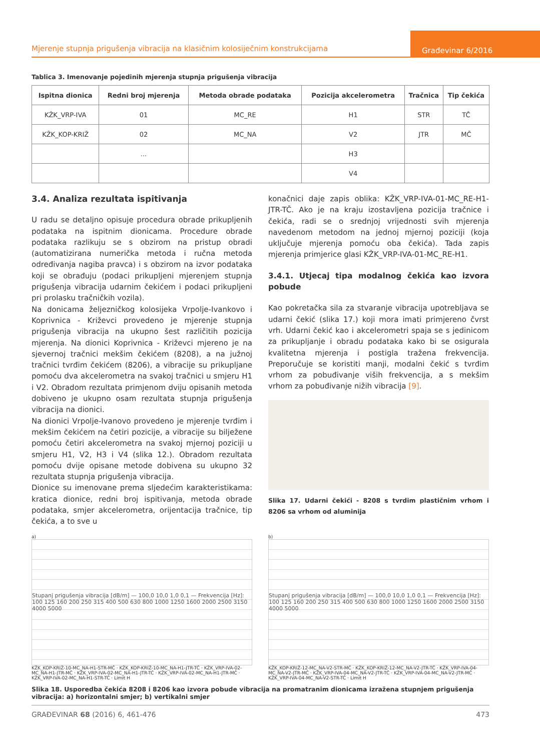Mjerenje stupnja prigušenja vibracija na klasičnim kolosiječnim konstrukcijama
Građevinar 6/2016
Tablica 3. Imenovanje pojedinih mjerenja stupnja prigušenja vibracija
| Ispitna dionica | Redni broj mjerenja | Metoda obrade podataka | Pozicija akcelerometra | Tračnica | Tip čekića |
| --- | --- | --- | --- | --- | --- |
| KŽK_VRP-IVA | 01 | MC_RE | H1 | STR | TČ |
| KŽK_KOP-KRIŽ | 02 | MC_NA | V2 | JTR | MČ |
| | ... | | H3 | | |
| | | | V4 | | |
3.4. Analiza rezultata ispitivanja
U radu se detaljno opisuje procedura obrade prikupljenih podataka na ispitnim dionicama. Procedure obrade podataka razlikuju se s obzirom na pristup obradi (automatizirana numerička metoda i ručna metoda određivanja nagiba pravca) i s obzirom na izvor podataka koji se obrađuju (podaci prikupljeni mjerenjem stupnja prigušenja vibracija udarnim čekićem i podaci prikupljeni pri prolasku tračničkih vozila).
Na donicama željezničkog kolosijeka Vrpolje-Ivankovo i Koprivnica - Križevci provedeno je mjerenje stupnja prigušenja vibracija na ukupno šest različitih pozicija mjerenja. Na dionici Koprivnica - Križevci mjereno je na sjevernoj tračnici mekšim čekićem (8208), a na južnoj tračnici tvrđim čekićem (8206), a vibracije su prikupljane pomoću dva akcelerometra na svakoj tračnici u smjeru H1 i V2. Obradom rezultata primjenom dviju opisanih metoda dobiveno je ukupno osam rezultata stupnja prigušenja vibracija na dionici.
Na dionici Vrpolje-Ivanovo provedeno je mjerenje tvrđim i mekšim čekićem na četiri pozicije, a vibracije su bilježene pomoću četiri akcelerometra na svakoj mjernoj poziciji u smjeru H1, V2, H3 i V4 (slika 12.). Obradom rezultata pomoću dvije opisane metode dobivena su ukupno 32 rezultata stupnja prigušenja vibracija.
Dionice su imenovane prema sljedećim karakteristikama: kratica dionice, redni broj ispitivanja, metoda obrade podataka, smjer akcelerometra, orijentacija tračnice, tip čekića, a to sve u
konačnici daje zapis oblika: KŽK_VRP-IVA-01-MC_RE-H1-JTR-TČ. Ako je na kraju izostavljena pozicija tračnice i čekića, radi se o srednjoj vrijednosti svih mjerenja navedenom metodom na jednoj mjernoj poziciji (koja uključuje mjerenja pomoću oba čekića). Tada zapis mjerenja primjerice glasi KŽK_VRP-IVA-01-MC_RE-H1.
3.4.1. Utjecaj tipa modalnog čekića kao izvora pobude
Kao pokretačka sila za stvaranje vibracija upotrebljava se udarni čekić (slika 17.) koji mora imati primjereno čvrst vrh. Udarni čekić kao i akcelerometri spaja se s jedinicom za prikupljanje i obradu podataka kako bi se osigurala kvalitetna mjerenja i postigla tražena frekvencija. Preporučuje se koristiti manji, modalni čekić s tvrđim vrhom za pobuđivanje viših frekvencija, a s mekšim vrhom za pobuđivanje nižih vibracija [9].
Slika 17. Udarni čekići - 8208 s tvrdim plastičnim vrhom i 8206 sa vrhom od aluminija
a)
Stupanj prigušenja vibracija [dB/m] — 100,0 10,0 1,0 0,1 — Frekvencija [Hz]: 100 125 160 200 250 315 400 500 630 800 1000 1250 1600 2000 2500 3150 4000 5000
KŽK_KOP-KRIŽ-10-MC_NA-H1-STR-MČ · KŽK_KOP-KRIŽ-10-MC_NA-H1-JTR-TČ · KŽK_VRP-IVA-02-MC_NA-H1-JTR-MČ · KŽK_VRP-IVA-02-MC_NA-H1-JTR-TČ · KŽK_VRP-IVA-02-MC_NA-H1-JTR-MČ · KŽK_VRP-IVA-02-MC_NA-H1-STR-TČ · Limit H
b)
Stupanj prigušenja vibracija [dB/m] — 100,0 10,0 1,0 0,1 — Frekvencija [Hz]: 100 125 160 200 250 315 400 500 630 800 1000 1250 1600 2000 2500 3150 4000 5000
KŽK_KOP-KRIŽ-12-MC_NA-V2-STR-MČ · KŽK_KOP-KRIŽ-12-MC_NA-V2-JTR-TČ · KŽK_VRP-IVA-04-MC_NA-V2-JTR-MČ · KŽK_VRP-IVA-04-MC_NA-V2-JTR-TČ · KŽK_VRP-IVA-04-MC_NA-V2-JTR-MČ · KŽK_VRP-IVA-04-MC_NA-V2-STR-TČ · Limit H
Slika 18. Usporedba čekića 8208 i 8206 kao izvora pobude vibracija na promatranim dionicama izražena stupnjem prigušenja vibracija: a) horizontalni smjer; b) vertikalni smjer
GRAĐEVINAR 68 (2016) 6, 461-476 473